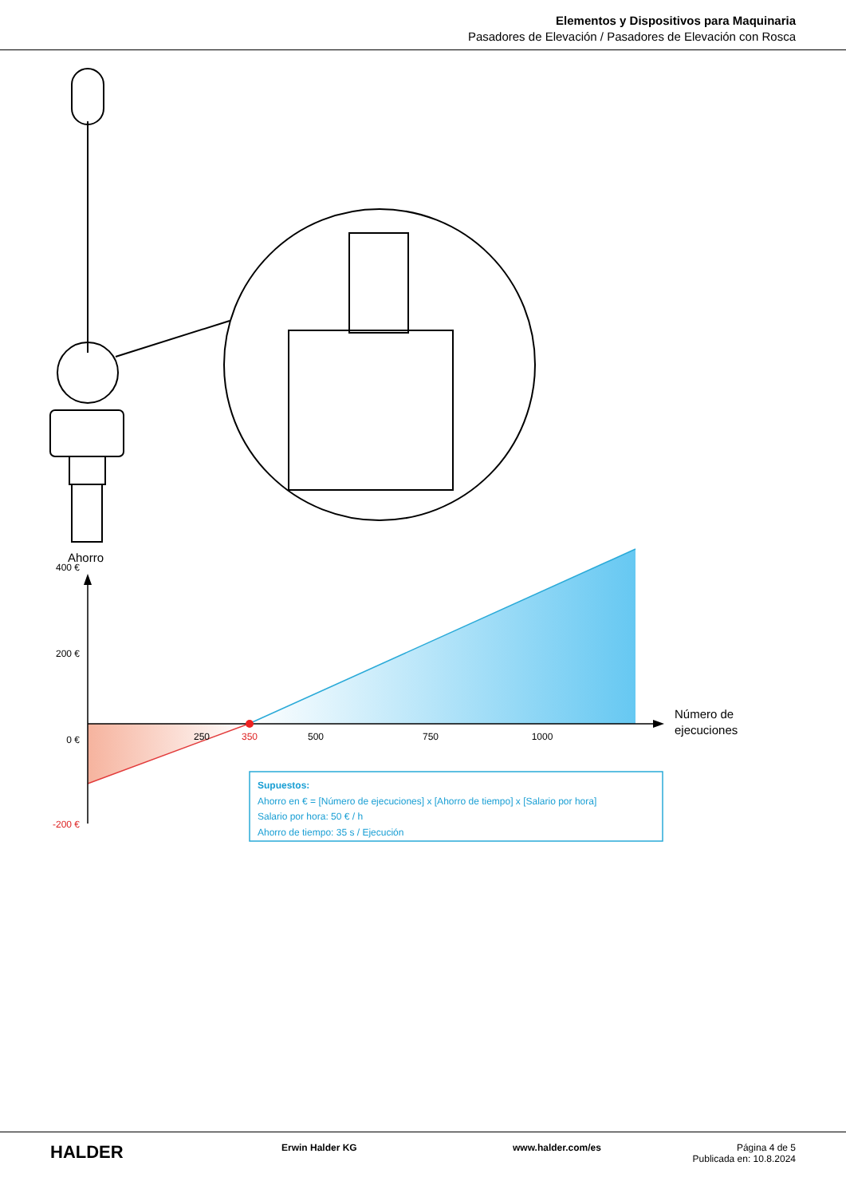Elementos y Dispositivos para Maquinaria
Pasadores de Elevación / Pasadores de Elevación con Rosca
Ahorro
400 €
200 €
0 €
-200 €
250
350
500
750
1000
Número de
ejecuciones
Supuestos:
Ahorro en € = [Número de ejecuciones] x [Ahorro de tiempo] x [Salario por hora]
Salario por hora: 50 € / h
Ahorro de tiempo: 35 s / Ejecución
HALDER
Erwin Halder KG www.halder.com/es Página 4 de 5
Publicada en: 10.8.2024